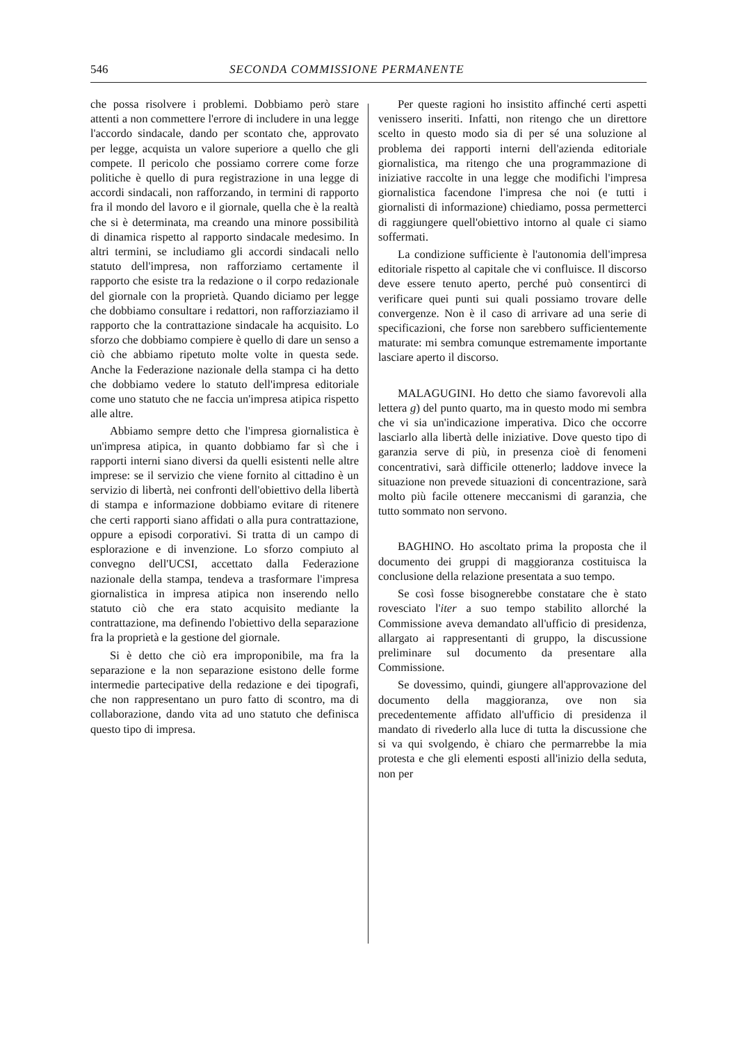546 SECONDA COMMISSIONE PERMANENTE
che possa risolvere i problemi. Dobbiamo però stare attenti a non commettere l'errore di includere in una legge l'accordo sindacale, dando per scontato che, approvato per legge, acquista un valore superiore a quello che gli compete. Il pericolo che possiamo correre come forze politiche è quello di pura registrazione in una legge di accordi sindacali, non rafforzando, in termini di rapporto fra il mondo del lavoro e il giornale, quella che è la realtà che si è determinata, ma creando una minore possibilità di dinamica rispetto al rapporto sindacale medesimo. In altri termini, se includiamo gli accordi sindacali nello statuto dell'impresa, non rafforziamo certamente il rapporto che esiste tra la redazione o il corpo redazionale del giornale con la proprietà. Quando diciamo per legge che dobbiamo consultare i redattori, non rafforziaziamo il rapporto che la contrattazione sindacale ha acquisito. Lo sforzo che dobbiamo compiere è quello di dare un senso a ciò che abbiamo ripetuto molte volte in questa sede. Anche la Federazione nazionale della stampa ci ha detto che dobbiamo vedere lo statuto dell'impresa editoriale come uno statuto che ne faccia un'impresa atipica rispetto alle altre.
Abbiamo sempre detto che l'impresa giornalistica è un'impresa atipica, in quanto dobbiamo far sì che i rapporti interni siano diversi da quelli esistenti nelle altre imprese: se il servizio che viene fornito al cittadino è un servizio di libertà, nei confronti dell'obiettivo della libertà di stampa e informazione dobbiamo evitare di ritenere che certi rapporti siano affidati o alla pura contrattazione, oppure a episodi corporativi. Si tratta di un campo di esplorazione e di invenzione. Lo sforzo compiuto al convegno dell'UCSI, accettato dalla Federazione nazionale della stampa, tendeva a trasformare l'impresa giornalistica in impresa atipica non inserendo nello statuto ciò che era stato acquisito mediante la contrattazione, ma definendo l'obiettivo della separazione fra la proprietà e la gestione del giornale.
Si è detto che ciò era improponibile, ma fra la separazione e la non separazione esistono delle forme intermedie partecipative della redazione e dei tipografi, che non rappresentano un puro fatto di scontro, ma di collaborazione, dando vita ad uno statuto che definisca questo tipo di impresa.
Per queste ragioni ho insistito affinché certi aspetti venissero inseriti. Infatti, non ritengo che un direttore scelto in questo modo sia di per sé una soluzione al problema dei rapporti interni dell'azienda editoriale giornalistica, ma ritengo che una programmazione di iniziative raccolte in una legge che modifichi l'impresa giornalistica facendone l'impresa che noi (e tutti i giornalisti di informazione) chiediamo, possa permetterci di raggiungere quell'obiettivo intorno al quale ci siamo soffermati.
La condizione sufficiente è l'autonomia dell'impresa editoriale rispetto al capitale che vi confluisce. Il discorso deve essere tenuto aperto, perché può consentirci di verificare quei punti sui quali possiamo trovare delle convergenze. Non è il caso di arrivare ad una serie di specificazioni, che forse non sarebbero sufficientemente maturate: mi sembra comunque estremamente importante lasciare aperto il discorso.
MALAGUGINI. Ho detto che siamo favorevoli alla lettera g) del punto quarto, ma in questo modo mi sembra che vi sia un'indicazione imperativa. Dico che occorre lasciarlo alla libertà delle iniziative. Dove questo tipo di garanzia serve di più, in presenza cioè di fenomeni concentrativi, sarà difficile ottenerlo; laddove invece la situazione non prevede situazioni di concentrazione, sarà molto più facile ottenere meccanismi di garanzia, che tutto sommato non servono.
BAGHINO. Ho ascoltato prima la proposta che il documento dei gruppi di maggioranza costituisca la conclusione della relazione presentata a suo tempo.
Se così fosse bisognerebbe constatare che è stato rovesciato l'iter a suo tempo stabilito allorché la Commissione aveva demandato all'ufficio di presidenza, allargato ai rappresentanti di gruppo, la discussione preliminare sul documento da presentare alla Commissione.
Se dovessimo, quindi, giungere all'approvazione del documento della maggioranza, ove non sia precedentemente affidato all'ufficio di presidenza il mandato di rivederlo alla luce di tutta la discussione che si va qui svolgendo, è chiaro che permarrebbe la mia protesta e che gli elementi esposti all'inizio della seduta, non per